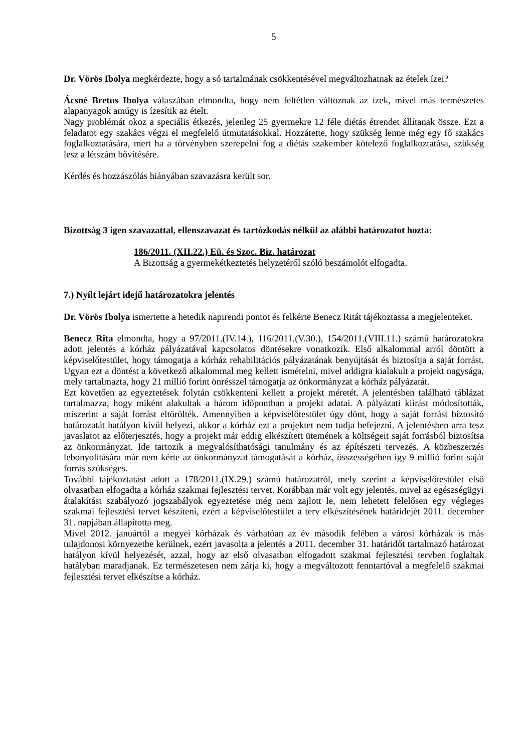5
Dr. Vörös Ibolya megkérdezte, hogy a só tartalmának csökkentésével megváltozhatnak az ételek ízei?
Ácsné Bretus Ibolya válaszában elmondta, hogy nem feltétlen változnak az ízek, mivel más természetes alapanyagok amúgy is ízesítik az ételt.
Nagy problémát okoz a speciális étkezés, jelenleg 25 gyermekre 12 féle diétás étrendet állítanak össze. Ezt a feladatot egy szakács végzi el megfelelő útmutatásokkal. Hozzátette, hogy szükség lenne még egy fő szakács foglalkoztatására, mert ha a törvényben szerepelni fog a diétás szakember kötelező foglalkoztatása, szükség lesz a létszám bővítésére.
Kérdés és hozzászólás hiányában szavazásra került sor.
Bizottság 3 igen szavazattal, ellenszavazat és tartózkodás nélkül az alábbi határozatot hozta:
186/2011. (XII.22.) Eü. és Szoc. Biz. határozat
A Bizottság a gyermekétkeztetés helyzetéről szóló beszámolót elfogadta.
7.) Nyílt lejárt idejű határozatokra jelentés
Dr. Vörös Ibolya ismertette a hetedik napirendi pontot és felkérte Benecz Ritát tájékoztassa a megjelenteket.
Benecz Rita elmondta, hogy a 97/2011.(IV.14.), 116/2011.(V.30.), 154/2011.(VIII.11.) számú határozatokra adott jelentés a kórház pályázatával kapcsolatos döntésekre vonatkozik. Első alkalommal arról döntött a képviselőtestület, hogy támogatja a kórház rehabilitációs pályázatának benyújtását és biztosítja a saját forrást. Ugyan ezt a döntést a következő alkalommal meg kellett ismételni, mivel addigra kialakult a projekt nagysága, mely tartalmazta, hogy 21 millió forint önrésszel támogatja az önkormányzat a kórház pályázatát.
Ezt követően az egyeztetések folytán csökkenteni kellett a projekt méretét. A jelentésben található táblázat tartalmazza, hogy miként alakultak a három időpontban a projekt adatai. A pályázati kiírást módosították, miszerint a saját forrást eltörölték. Amennyiben a képviselőtestület úgy dönt, hogy a saját forrást biztosító határozatát hatályon kívül helyezi, akkor a kórház ezt a projektet nem tudja befejezni. A jelentésben arra tesz javaslatot az előterjesztés, hogy a projekt már eddig elkészített ütemének a költségeit saját forrásból biztosítsa az önkormányzat. Ide tartozik a megvalósíthatósági tanulmány és az építészeti tervezés. A közbeszerzés lebonyolítására már nem kérte az önkormányzat támogatását a kórház, összességében így 9 millió forint saját forrás szükséges.
További tájékoztatást adott a 178/2011.(IX.29.) számú határozatról, mely szerint a képviselőtestület első olvasatban elfogadta a kórház szakmai fejlesztési tervet. Korábban már volt egy jelentés, mivel az egészségügyi átalakítást szabályozó jogszabályok egyeztetése még nem zajlott le, nem lehetett felelősen egy végleges szakmai fejlesztési tervet készíteni, ezért a képviselőtestület a terv elkészítésének határidejét 2011. december 31. napjában állapította meg.
Mivel 2012. januártól a megyei kórházak és várhatóan az év második felében a városi kórházak is más tulajdonosi környezetbe kerülnek, ezért javasolta a jelentés a 2011. december 31. határidőt tartalmazó határozat hatályon kívül helyezését, azzal, hogy az első olvasatban elfogadott szakmai fejlesztési tervben foglaltak hatályban maradjanak. Ez természetesen nem zárja ki, hogy a megváltozott fenntartóval a megfelelő szakmai fejlesztési tervet elkészítse a kórház.